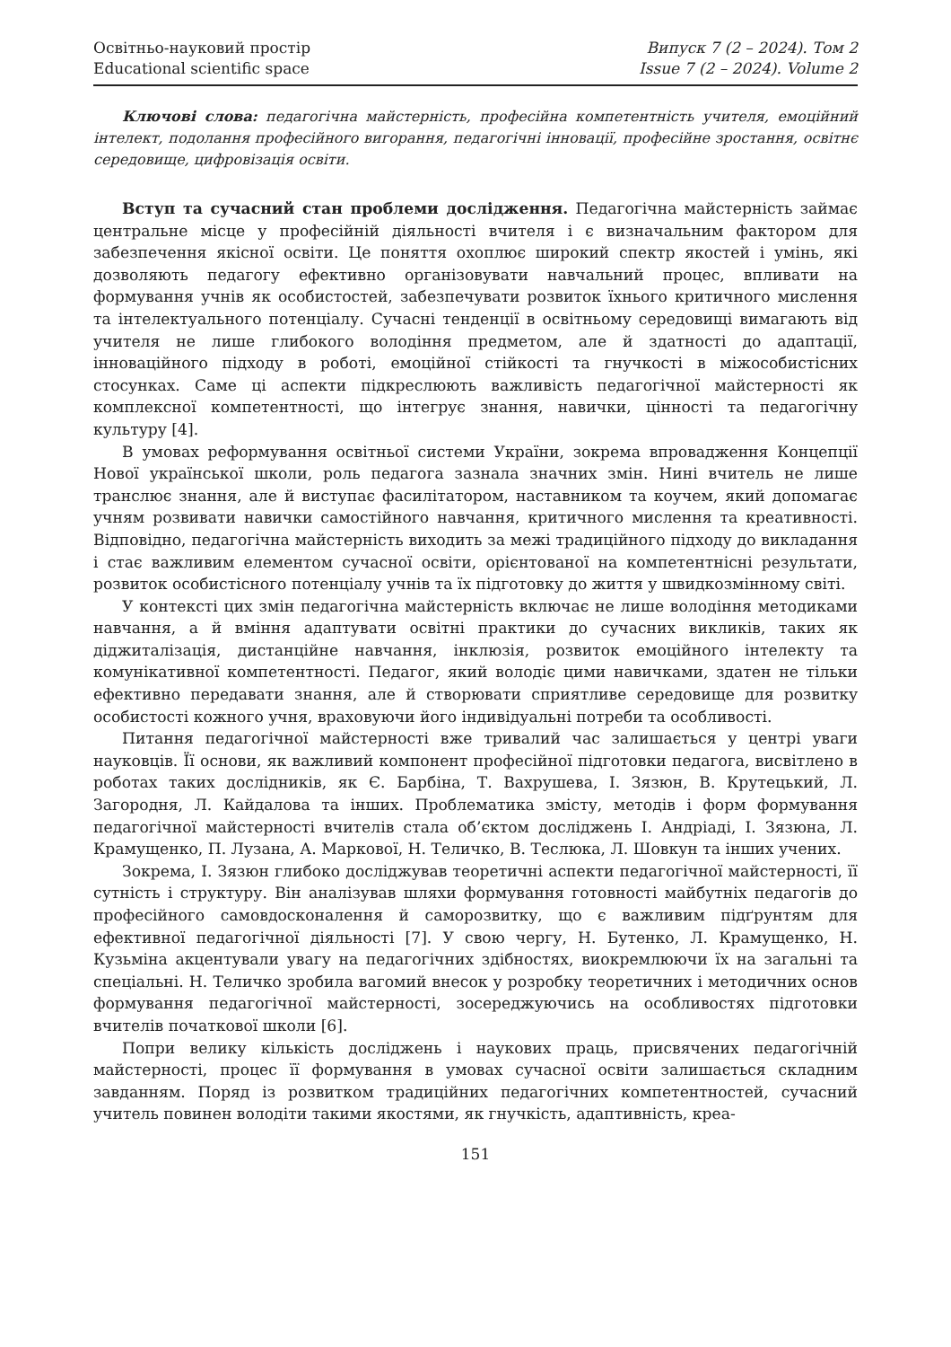Освітньо-науковий простір
Educational scientific space
Випуск 7 (2 – 2024). Том 2
Issue 7 (2 – 2024). Volume 2
Ключові слова: педагогічна майстерність, професійна компетентність учителя, емоційний інтелект, подолання професійного вигорання, педагогічні інновації, професійне зростання, освітнє середовище, цифровізація освіти.
Вступ та сучасний стан проблеми дослідження. Педагогічна майстерність займає центральне місце у професійній діяльності вчителя і є визначальним фактором для забезпечення якісної освіти. Це поняття охоплює широкий спектр якостей і умінь, які дозволяють педагогу ефективно організовувати навчальний процес, впливати на формування учнів як особистостей, забезпечувати розвиток їхнього критичного мислення та інтелектуального потенціалу. Сучасні тенденції в освітньому середовищі вимагають від учителя не лише глибокого володіння предметом, але й здатності до адаптації, інноваційного підходу в роботі, емоційної стійкості та гнучкості в міжособистісних стосунках. Саме ці аспекти підкреслюють важливість педагогічної майстерності як комплексної компетентності, що інтегрує знання, навички, цінності та педагогічну культуру [4].
В умовах реформування освітньої системи України, зокрема впровадження Концепції Нової української школи, роль педагога зазнала значних змін. Нині вчитель не лише транслює знання, але й виступає фасилітатором, наставником та коучем, який допомагає учням розвивати навички самостійного навчання, критичного мислення та креативності. Відповідно, педагогічна майстерність виходить за межі традиційного підходу до викладання і стає важливим елементом сучасної освіти, орієнтованої на компетентнісні результати, розвиток особистісного потенціалу учнів та їх підготовку до життя у швидкозмінному світі.
У контексті цих змін педагогічна майстерність включає не лише володіння методиками навчання, а й вміння адаптувати освітні практики до сучасних викликів, таких як діджиталізація, дистанційне навчання, інклюзія, розвиток емоційного інтелекту та комунікативної компетентності. Педагог, який володіє цими навичками, здатен не тільки ефективно передавати знання, але й створювати сприятливе середовище для розвитку особистості кожного учня, враховуючи його індивідуальні потреби та особливості.
Питання педагогічної майстерності вже тривалий час залишається у центрі уваги науковців. Її основи, як важливий компонент професійної підготовки педагога, висвітлено в роботах таких дослідників, як Є. Барбіна, Т. Вахрушева, І. Зязюн, В. Крутецький, Л. Загородня, Л. Кайдалова та інших. Проблематика змісту, методів і форм формування педагогічної майстерності вчителів стала об’єктом досліджень І. Андріаді, І. Зязюна, Л. Крамущенко, П. Лузана, А. Маркової, Н. Теличко, В. Теслюка, Л. Шовкун та інших учених.
Зокрема, І. Зязюн глибоко досліджував теоретичні аспекти педагогічної майстерності, її сутність і структуру. Він аналізував шляхи формування готовності майбутніх педагогів до професійного самовдосконалення й саморозвитку, що є важливим підґрунтям для ефективної педагогічної діяльності [7]. У свою чергу, Н. Бутенко, Л. Крамущенко, Н. Кузьміна акцентували увагу на педагогічних здібностях, виокремлюючи їх на загальні та спеціальні. Н. Теличко зробила вагомий внесок у розробку теоретичних і методичних основ формування педагогічної майстерності, зосереджуючись на особливостях підготовки вчителів початкової школи [6].
Попри велику кількість досліджень і наукових праць, присвячених педагогічній майстерності, процес її формування в умовах сучасної освіти залишається складним завданням. Поряд із розвитком традиційних педагогічних компетентностей, сучасний учитель повинен володіти такими якостями, як гнучкість, адаптивність, креа-
151